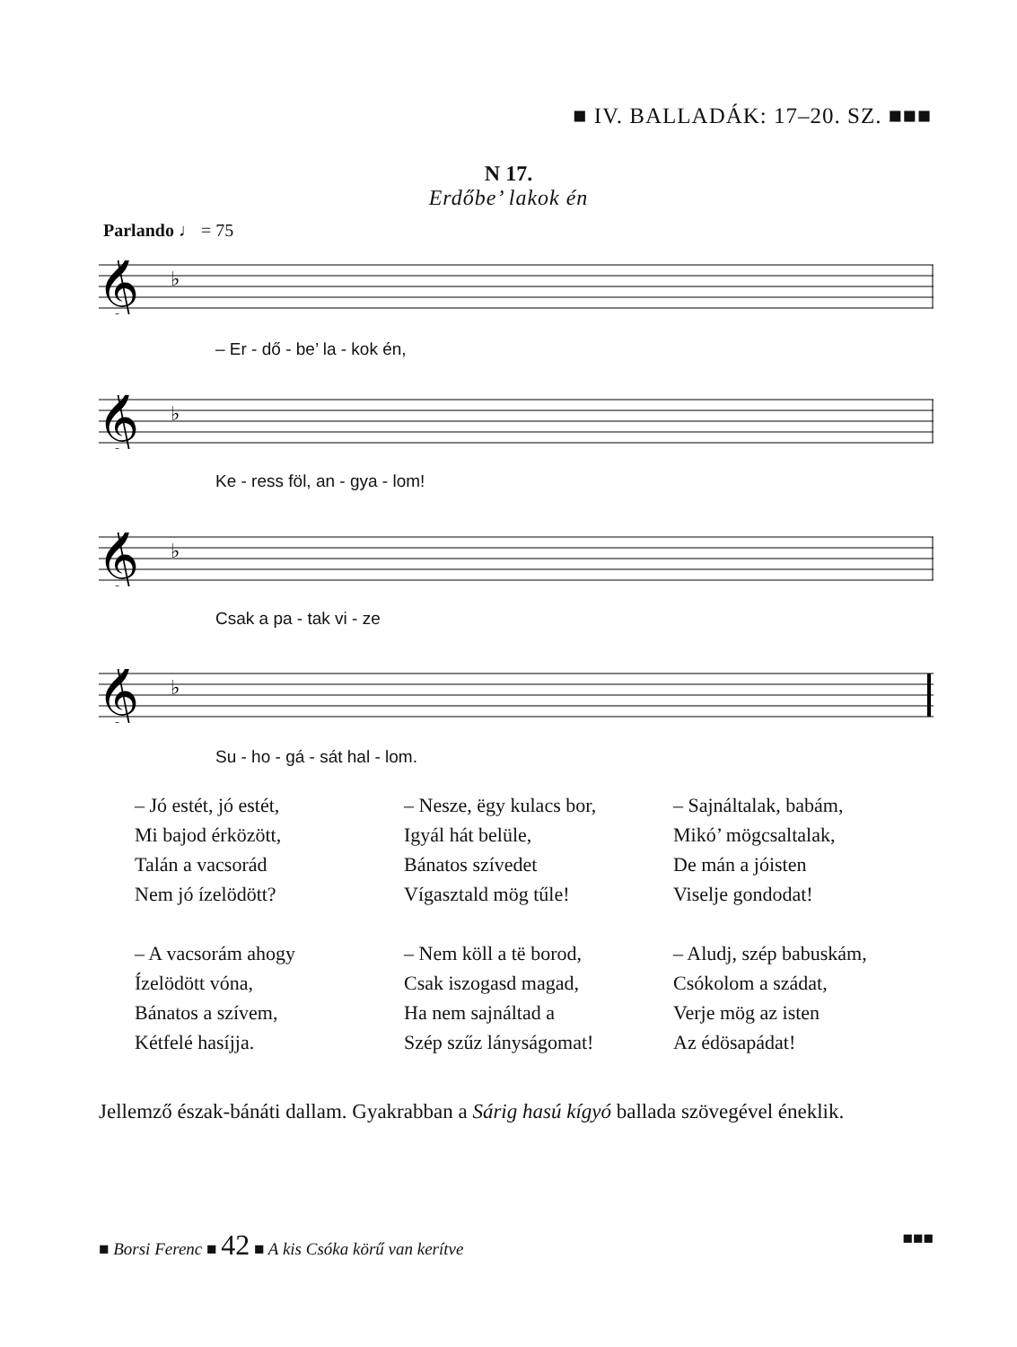■ IV. BALLADÁK: 17–20. SZ. ■■■
N 17.
Erdőbe’ lakok én
Parlando ♩ = 75
𝄞
♭
– Er - dő - be’ la - kok én,
𝄞
♭
Ke - ress föl, an - gya - lom!
𝄞
♭
Csak a pa - tak vi - ze
𝄞
♭
Su - ho - gá - sát hal - lom.
– Jó estét, jó estét,
Mi bajod érközött,
Talán a vacsorád
Nem jó ízelödött?
– A vacsorám ahogy
Ízelödött vóna,
Bánatos a szívem,
Kétfelé hasíjja.
– Nesze, ëgy kulacs bor,
Igyál hát belüle,
Bánatos szívedet
Vígasztald mög tűle!
– Nem köll a të borod,
Csak iszogasd magad,
Ha nem sajnáltad a
Szép szűz lányságomat!
– Sajnáltalak, babám,
Mikó’ mögcsaltalak,
De mán a jóisten
Viselje gondodat!
– Aludj, szép babuskám,
Csókolom a szádat,
Verje mög az isten
Az édösapádat!
Jellemző észak-bánáti dallam. Gyakrabban a Sárig hasú kígyó ballada szövegével éneklik.
■ Borsi Ferenc ■ 42 ■ A kis Csóka körű van kerítve ■■■